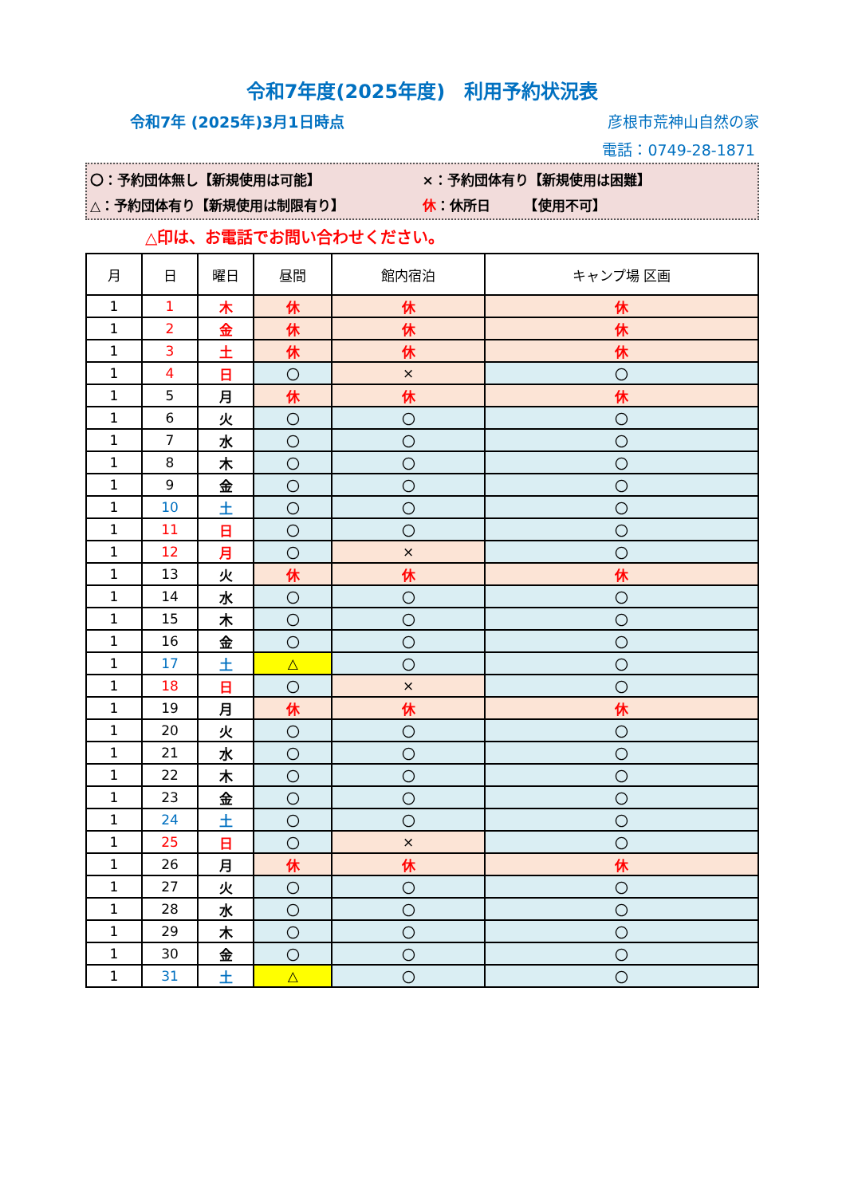令和7年度(2025年度)　利用予約状況表
令和7年 (2025年)3月1日時点 彦根市荒神山自然の家
電話：0749-28-1871
〇：予約団体無し【新規使用は可能】 ×：予約団体有り【新規使用は困難】
△：予約団体有り【新規使用は制限有り】 休：休所日　　　【使用不可】
△印は、お電話でお問い合わせください。
| 月 | 日 | 曜日 | 昼間 | 館内宿泊 | キャンプ場 区画 |
| --- | --- | --- | --- | --- | --- |
| 1 | 1 | 木 | 休 | 休 | 休 |
| 1 | 2 | 金 | 休 | 休 | 休 |
| 1 | 3 | 土 | 休 | 休 | 休 |
| 1 | 4 | 日 | 〇 | × | 〇 |
| 1 | 5 | 月 | 休 | 休 | 休 |
| 1 | 6 | 火 | 〇 | 〇 | 〇 |
| 1 | 7 | 水 | 〇 | 〇 | 〇 |
| 1 | 8 | 木 | 〇 | 〇 | 〇 |
| 1 | 9 | 金 | 〇 | 〇 | 〇 |
| 1 | 10 | 土 | 〇 | 〇 | 〇 |
| 1 | 11 | 日 | 〇 | 〇 | 〇 |
| 1 | 12 | 月 | 〇 | × | 〇 |
| 1 | 13 | 火 | 休 | 休 | 休 |
| 1 | 14 | 水 | 〇 | 〇 | 〇 |
| 1 | 15 | 木 | 〇 | 〇 | 〇 |
| 1 | 16 | 金 | 〇 | 〇 | 〇 |
| 1 | 17 | 土 | △ | 〇 | 〇 |
| 1 | 18 | 日 | 〇 | × | 〇 |
| 1 | 19 | 月 | 休 | 休 | 休 |
| 1 | 20 | 火 | 〇 | 〇 | 〇 |
| 1 | 21 | 水 | 〇 | 〇 | 〇 |
| 1 | 22 | 木 | 〇 | 〇 | 〇 |
| 1 | 23 | 金 | 〇 | 〇 | 〇 |
| 1 | 24 | 土 | 〇 | 〇 | 〇 |
| 1 | 25 | 日 | 〇 | × | 〇 |
| 1 | 26 | 月 | 休 | 休 | 休 |
| 1 | 27 | 火 | 〇 | 〇 | 〇 |
| 1 | 28 | 水 | 〇 | 〇 | 〇 |
| 1 | 29 | 木 | 〇 | 〇 | 〇 |
| 1 | 30 | 金 | 〇 | 〇 | 〇 |
| 1 | 31 | 土 | △ | 〇 | 〇 |